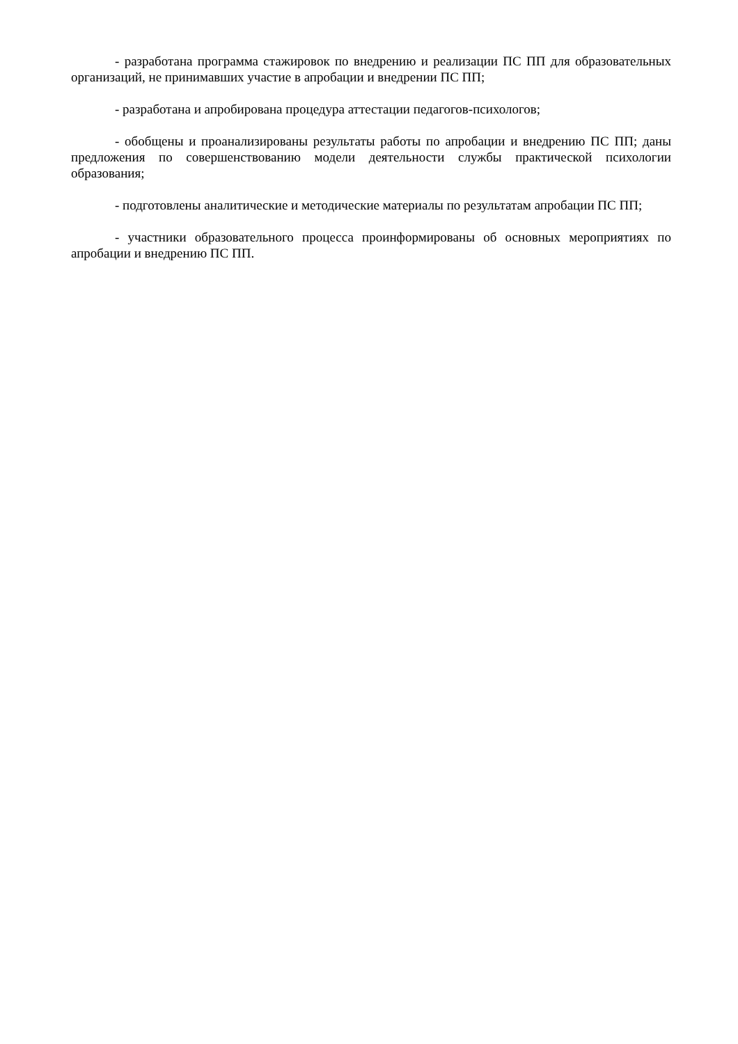- разработана программа стажировок по внедрению и реализации ПС ПП для образовательных организаций, не принимавших участие в апробации и внедрении ПС ПП;
- разработана и апробирована процедура аттестации педагогов-психологов;
- обобщены и проанализированы результаты работы по апробации и внедрению ПС ПП; даны предложения по совершенствованию модели деятельности службы практической психологии образования;
- подготовлены аналитические и методические материалы по результатам апробации ПС ПП;
- участники образовательного процесса проинформированы об основных мероприятиях по апробации и внедрению ПС ПП.